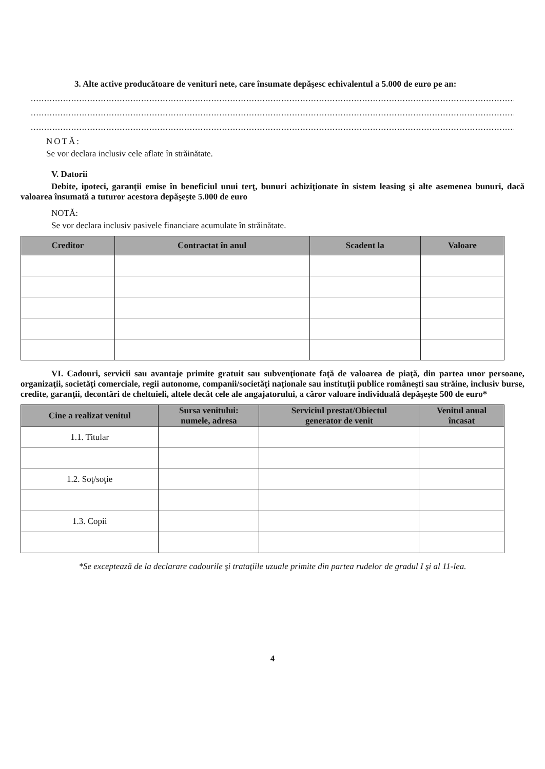3. Alte active producătoare de venituri nete, care însumate depăşesc echivalentul a 5.000 de euro pe an:
............................................................................................................................................................................................................
............................................................................................................................................................................................................
............................................................................................................................................................................................................
NOTĂ:
Se vor declara inclusiv cele aflate în străinătate.
V. Datorii
Debite, ipoteci, garanţii emise în beneficiul unui terţ, bunuri achiziţionate în sistem leasing şi alte asemenea bunuri, dacă valoarea însumată a tuturor acestora depăşeşte 5.000 de euro
NOTĂ:
Se vor declara inclusiv pasivele financiare acumulate în străinătate.
| Creditor | Contractat în anul | Scadent la | Valoare |
| --- | --- | --- | --- |
VI. Cadouri, servicii sau avantaje primite gratuit sau subvenţionate faţă de valoarea de piaţă, din partea unor persoane, organizaţii, societăţi comerciale, regii autonome, companii/societăţi naţionale sau instituţii publice româneşti sau străine, inclusiv burse, credite, garanţii, decontări de cheltuieli, altele decât cele ale angajatorului, a căror valoare individuală depăşeşte 500 de euro*
| Cine a realizat venitul | Sursa venitului: numele, adresa | Serviciul prestat/Obiectul generator de venit | Venitul anual încasat |
| --- | --- | --- | --- |
| 1.1. Titular | | | |
| 1.2. Soţ/soţie | | | |
| 1.3. Copii | | | |
*Se exceptează de la declarare cadourile şi trataţiile uzuale primite din partea rudelor de gradul I şi al 11-lea.
4